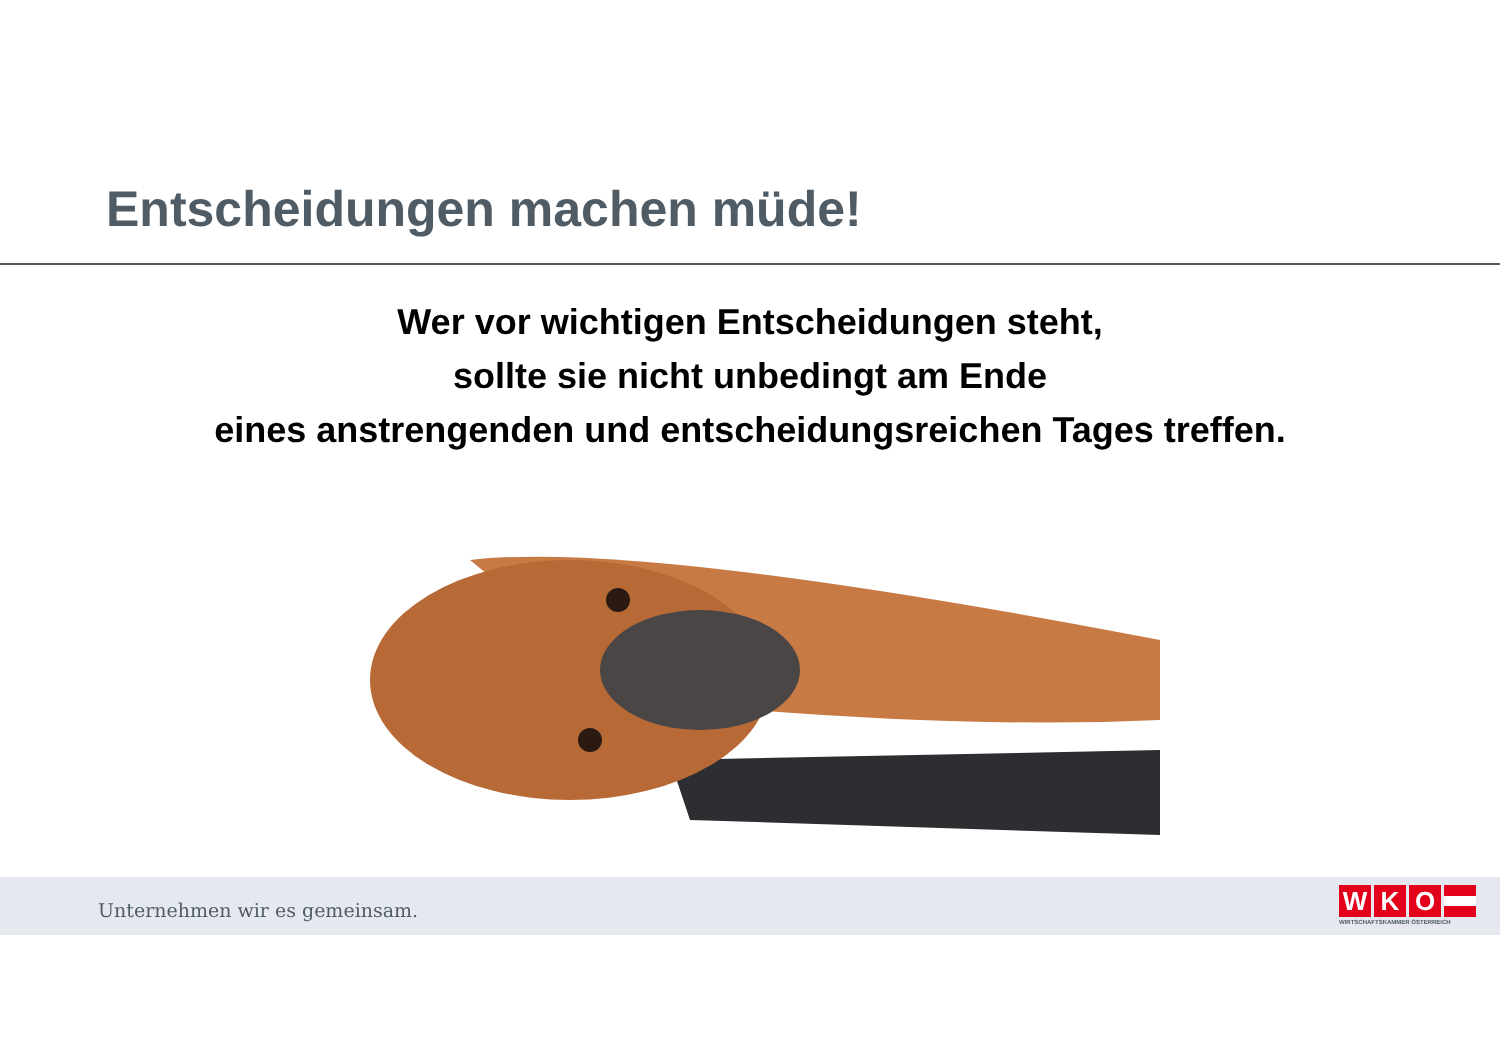Entscheidungen machen müde!
Wer vor wichtigen Entscheidungen steht,
sollte sie nicht unbedingt am Ende
eines anstrengenden und entscheidungsreichen Tages treffen.
Unternehmen wir es gemeinsam.
WKO
WIRTSCHAFTSKAMMER ÖSTERREICH